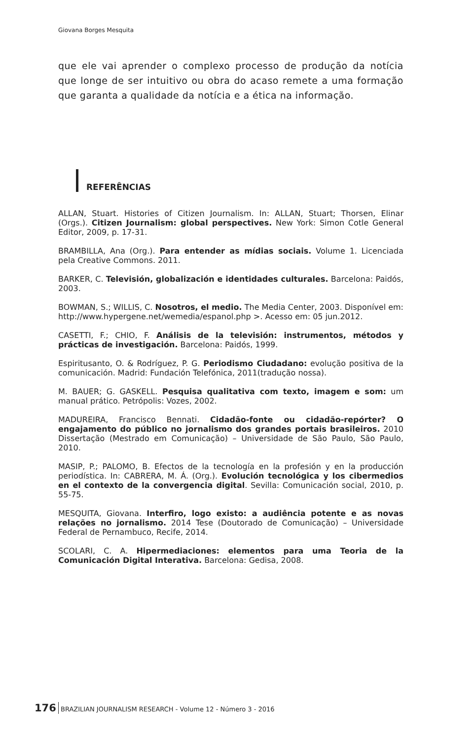Giovana Borges Mesquita
que ele vai aprender o complexo processo de produção da notícia que longe de ser intuitivo ou obra do acaso remete a uma formação que garanta a qualidade da notícia e a ética na informação.
REFERÊNCIAS
ALLAN, Stuart. Histories of Citizen Journalism. In: ALLAN, Stuart; Thorsen, Elinar (Orgs.). Citizen Journalism: global perspectives. New York: Simon Cotle General Editor, 2009, p. 17-31.
BRAMBILLA, Ana (Org.). Para entender as mídias sociais. Volume 1. Licenciada pela Creative Commons. 2011.
BARKER, C. Televisión, globalización e identidades culturales. Barcelona: Paidós, 2003.
BOWMAN, S.; WILLIS, C. Nosotros, el medio. The Media Center, 2003. Disponível em: http://www.hypergene.net/wemedia/espanol.php >. Acesso em: 05 jun.2012.
CASETTI, F.; CHIO, F. Análisis de la televisión: instrumentos, métodos y prácticas de investigación. Barcelona: Paidós, 1999.
Espiritusanto, O. & Rodríguez, P. G. Periodismo Ciudadano: evolução positiva de la comunicación. Madrid: Fundación Telefónica, 2011(tradução nossa).
M. BAUER; G. GASKELL. Pesquisa qualitativa com texto, imagem e som: um manual prático. Petrópolis: Vozes, 2002.
MADUREIRA, Francisco Bennati. Cidadão-fonte ou cidadão-repórter? O engajamento do público no jornalismo dos grandes portais brasileiros. 2010 Dissertação (Mestrado em Comunicação) – Universidade de São Paulo, São Paulo, 2010.
MASIP, P.; PALOMO, B. Efectos de la tecnología en la profesión y en la producción periodística. In: CABRERA, M. Á. (Org.). Evolución tecnológica y los cibermedios en el contexto de la convergencia digital. Sevilla: Comunicación social, 2010, p. 55-75.
MESQUITA, Giovana. Interfiro, logo existo: a audiência potente e as novas relações no jornalismo. 2014 Tese (Doutorado de Comunicação) – Universidade Federal de Pernambuco, Recife, 2014.
SCOLARI, C. A. Hipermediaciones: elementos para uma Teoria de la Comunicación Digital Interativa. Barcelona: Gedisa, 2008.
176 BRAZILIAN JOURNALISM RESEARCH - Volume 12 - Número 3 - 2016